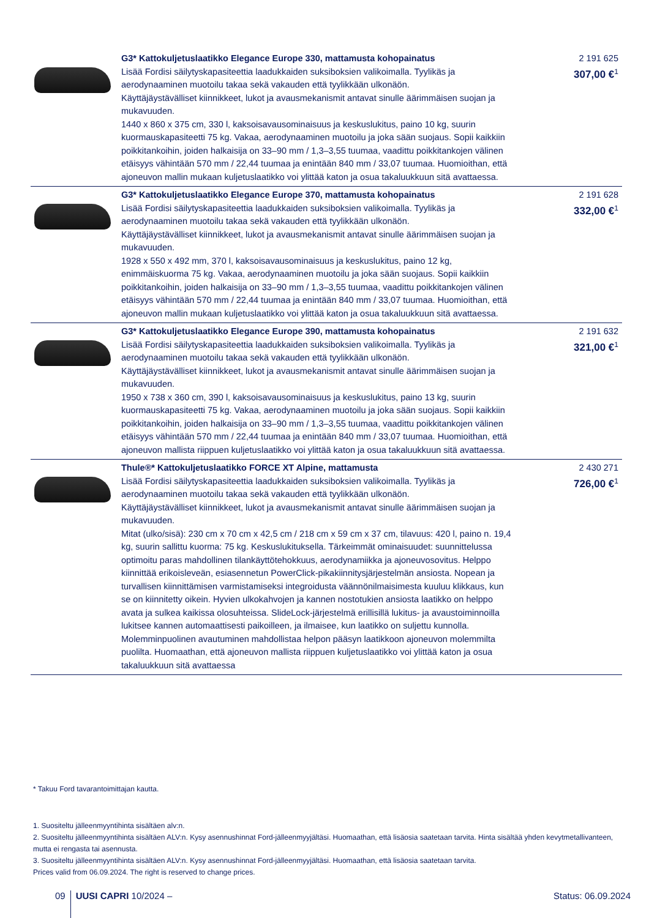| | G3* Kattokuljetuslaatikko Elegance Europe 330, mattamusta kohopainatus Lisää Fordisi säilytyskapasiteettia laadukkaiden suksiboksien valikoimalla. Tyylikäs ja aerodynaaminen muotoilu takaa sekä vakauden että tyylikkään ulkonäön. Käyttäjäystävälliset kiinnikkeet, lukot ja avausmekanismit antavat sinulle äärimmäisen suojan ja mukavuuden. 1440 x 860 x 375 cm, 330 l, kaksoisavausominaisuus ja keskuslukitus, paino 10 kg, suurin kuormauskapasiteetti 75 kg. Vakaa, aerodynaaminen muotoilu ja joka sään suojaus. Sopii kaikkiin poikkitankoihin, joiden halkaisija on 33–90 mm / 1,3–3,55 tuumaa, vaadittu poikkitankojen välinen etäisyys vähintään 570 mm / 22,44 tuumaa ja enintään 840 mm / 33,07 tuumaa. Huomioithan, että ajoneuvon mallin mukaan kuljetuslaatikko voi ylittää katon ja osua takaluukkuun sitä avattaessa. | 2 191 625 307,00 €<sup>1</sup> |
| | G3* Kattokuljetuslaatikko Elegance Europe 370, mattamusta kohopainatus Lisää Fordisi säilytyskapasiteettia laadukkaiden suksiboksien valikoimalla. Tyylikäs ja aerodynaaminen muotoilu takaa sekä vakauden että tyylikkään ulkonäön. Käyttäjäystävälliset kiinnikkeet, lukot ja avausmekanismit antavat sinulle äärimmäisen suojan ja mukavuuden. 1928 x 550 x 492 mm, 370 l, kaksoisavausominaisuus ja keskuslukitus, paino 12 kg, enimmäiskuorma 75 kg. Vakaa, aerodynaaminen muotoilu ja joka sään suojaus. Sopii kaikkiin poikkitankoihin, joiden halkaisija on 33–90 mm / 1,3–3,55 tuumaa, vaadittu poikkitankojen välinen etäisyys vähintään 570 mm / 22,44 tuumaa ja enintään 840 mm / 33,07 tuumaa. Huomioithan, että ajoneuvon mallin mukaan kuljetuslaatikko voi ylittää katon ja osua takaluukkuun sitä avattaessa. | 2 191 628 332,00 €<sup>1</sup> |
| | G3* Kattokuljetuslaatikko Elegance Europe 390, mattamusta kohopainatus Lisää Fordisi säilytyskapasiteettia laadukkaiden suksiboksien valikoimalla. Tyylikäs ja aerodynaaminen muotoilu takaa sekä vakauden että tyylikkään ulkonäön. Käyttäjäystävälliset kiinnikkeet, lukot ja avausmekanismit antavat sinulle äärimmäisen suojan ja mukavuuden. 1950 x 738 x 360 cm, 390 l, kaksoisavausominaisuus ja keskuslukitus, paino 13 kg, suurin kuormauskapasiteetti 75 kg. Vakaa, aerodynaaminen muotoilu ja joka sään suojaus. Sopii kaikkiin poikkitankoihin, joiden halkaisija on 33–90 mm / 1,3–3,55 tuumaa, vaadittu poikkitankojen välinen etäisyys vähintään 570 mm / 22,44 tuumaa ja enintään 840 mm / 33,07 tuumaa. Huomioithan, että ajoneuvon mallista riippuen kuljetuslaatikko voi ylittää katon ja osua takaluukkuun sitä avattaessa. | 2 191 632 321,00 €<sup>1</sup> |
| | Thule®* Kattokuljetuslaatikko FORCE XT Alpine, mattamusta Lisää Fordisi säilytyskapasiteettia laadukkaiden suksiboksien valikoimalla. Tyylikäs ja aerodynaaminen muotoilu takaa sekä vakauden että tyylikkään ulkonäön. Käyttäjäystävälliset kiinnikkeet, lukot ja avausmekanismit antavat sinulle äärimmäisen suojan ja mukavuuden. Mitat (ulko/sisä): 230 cm x 70 cm x 42,5 cm / 218 cm x 59 cm x 37 cm, tilavuus: 420 l, paino n. 19,4 kg, suurin sallittu kuorma: 75 kg. Keskuslukituksella. Tärkeimmät ominaisuudet: suunnittelussa optimoitu paras mahdollinen tilankäyttötehokkuus, aerodynamiikka ja ajoneuvosovitus. Helppo kiinnittää erikoisleveän, esiasennetun PowerClick-pikakiinnitysjärjestelmän ansiosta. Nopean ja turvallisen kiinnittämisen varmistamiseksi integroidusta väännönilmaisimesta kuuluu klikkaus, kun se on kiinnitetty oikein. Hyvien ulkokahvojen ja kannen nostotukien ansiosta laatikko on helppo avata ja sulkea kaikissa olosuhteissa. SlideLock-järjestelmä erillisillä lukitus- ja avaustoiminnoilla lukitsee kannen automaattisesti paikoilleen, ja ilmaisee, kun laatikko on suljettu kunnolla. Molemminpuolinen avautuminen mahdollistaa helpon pääsyn laatikkoon ajoneuvon molemmilta puolilta. Huomaathan, että ajoneuvon mallista riippuen kuljetuslaatikko voi ylittää katon ja osua takaluukkuun sitä avattaessa | 2 430 271 726,00 €<sup>1</sup> |
* Takuu Ford tavarantoimittajan kautta.
1. Suositeltu jälleenmyyntihinta sisältäen alv:n.
2. Suositeltu jälleenmyyntihinta sisältäen ALV:n. Kysy asennushinnat Ford-jälleenmyyjältäsi. Huomaathan, että lisäosia saatetaan tarvita. Hinta sisältää yhden kevytmetallivanteen, mutta ei rengasta tai asennusta.
3. Suositeltu jälleenmyyntihinta sisältäen ALV:n. Kysy asennushinnat Ford-jälleenmyyjältäsi. Huomaathan, että lisäosia saatetaan tarvita.
Prices valid from 06.09.2024. The right is reserved to change prices.
09 UUSI CAPRI 10/2024 – Status: 06.09.2024